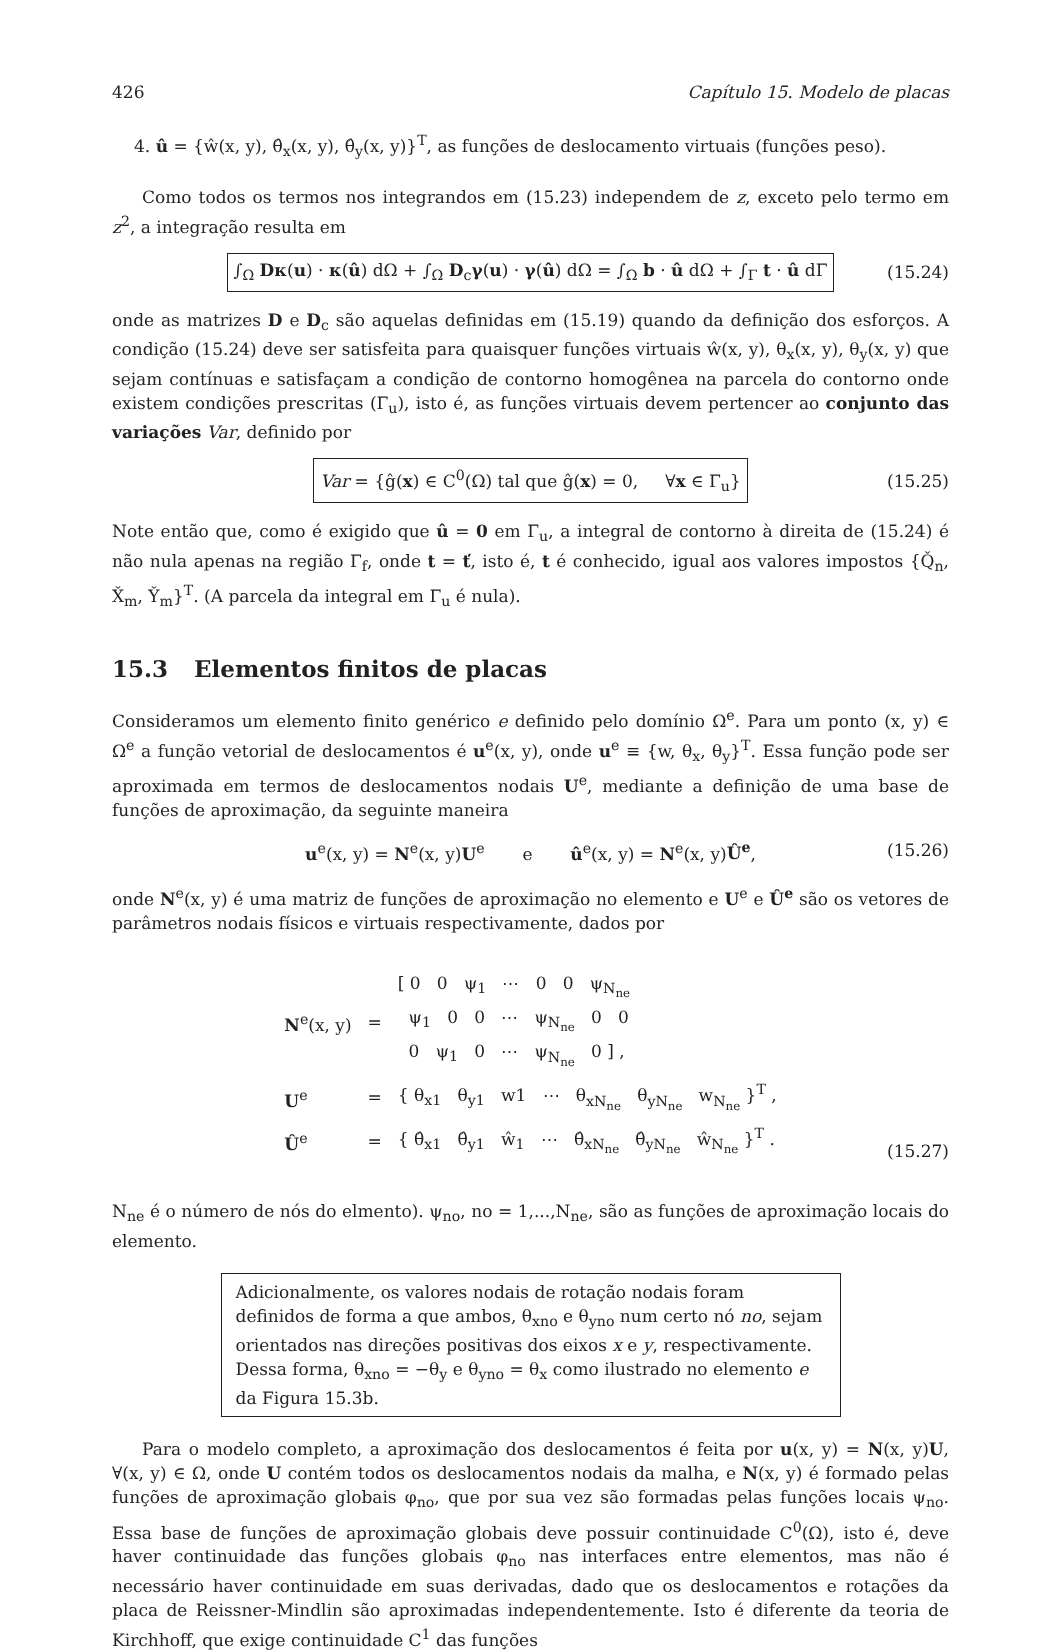426 Capítulo 15. Modelo de placas
4. û = {ŵ(x, y), θ̂<sub>x</sub>(x, y), θ̂<sub>y</sub>(x, y)}<sup>T</sup>, as funções de deslocamento virtuais (funções peso).
Como todos os termos nos integrandos em (15.23) independem de z, exceto pelo termo em z<sup>2</sup>, a integração resulta em
∫<sub>Ω</sub> Dκ(u) · κ(û) dΩ + ∫<sub>Ω</sub> D<sub>c</sub>γ(u) · γ(û) dΩ = ∫<sub>Ω</sub> b · û dΩ + ∫<sub>Γ</sub> t · û dΓ (15.24)
onde as matrizes D e D<sub>c</sub> são aquelas definidas em (15.19) quando da definição dos esforços. A condição (15.24) deve ser satisfeita para quaisquer funções virtuais ŵ(x, y), θ<sub>x</sub>(x, y), θ<sub>y</sub>(x, y) que sejam contínuas e satisfaçam a condição de contorno homogênea na parcela do contorno onde existem condições prescritas (Γ<sub>u</sub>), isto é, as funções virtuais devem pertencer ao conjunto das variações Var, definido por
Var = {ĝ(x) ∈ C<sup>0</sup>(Ω) tal que ĝ(x) = 0, ∀x ∈ Γ<sub>u</sub>} (15.25)
Note então que, como é exigido que û = 0 em Γ<sub>u</sub>, a integral de contorno à direita de (15.24) é não nula apenas na região Γ<sub>f</sub>, onde t = ť, isto é, t é conhecido, igual aos valores impostos {Q̌<sub>n</sub>, X̌<sub>m</sub>, Y̌<sub>m</sub>}<sup>T</sup>. (A parcela da integral em Γ<sub>u</sub> é nula).
15.3 Elementos finitos de placas
Consideramos um elemento finito genérico e definido pelo domínio Ω<sup>e</sup>. Para um ponto (x, y) ∈ Ω<sup>e</sup> a função vetorial de deslocamentos é u<sup>e</sup>(x, y), onde u<sup>e</sup> ≡ {w, θ<sub>x</sub>, θ<sub>y</sub>}<sup>T</sup>. Essa função pode ser aproximada em termos de deslocamentos nodais U<sup>e</sup>, mediante a definição de uma base de funções de aproximação, da seguinte maneira
u<sup>e</sup>(x, y) = N<sup>e</sup>(x, y)U<sup>e</sup> e û<sup>e</sup>(x, y) = N<sup>e</sup>(x, y)Û<sup>e</sup>, (15.26)
onde N<sup>e</sup>(x, y) é uma matriz de funções de aproximação no elemento e U<sup>e</sup> e Û<sup>e</sup> são os vetores de parâmetros nodais físicos e virtuais respectivamente, dados por
| N<sup>e</sup>(x, y) | = | [ 0 0 ψ<sub>1</sub> ⋯ 0 0 ψ<sub>N<sub>ne</sub></sub> ψ<sub>1</sub> 0 0 ⋯ ψ<sub>N<sub>ne</sub></sub> 0 0 0 ψ<sub>1</sub> 0 ⋯ ψ<sub>N<sub>ne</sub></sub> 0 ] , |
| U<sup>e</sup> | = | { θ<sub>x1</sub> θ<sub>y1</sub> w1 ⋯ θ<sub>xN<sub>ne</sub></sub> θ<sub>yN<sub>ne</sub></sub> w<sub>N<sub>ne</sub></sub> }<sup>T</sup> , |
| Û<sup>e</sup> | = | { θ̂<sub>x1</sub> θ̂<sub>y1</sub> ŵ<sub>1</sub> ⋯ θ̂<sub>xN<sub>ne</sub></sub> θ̂<sub>yN<sub>ne</sub></sub> ŵ<sub>N<sub>ne</sub></sub> }<sup>T</sup> . |
(15.27)
N<sub>ne</sub> é o número de nós do elmento). ψ<sub>no</sub>, no = 1,...,N<sub>ne</sub>, são as funções de aproximação locais do elemento.
Adicionalmente, os valores nodais de rotação nodais foram definidos de forma a que ambos, θ<sub>xno</sub> e θ<sub>yno</sub> num certo nó no, sejam orientados nas direções positivas dos eixos x e y, respectivamente. Dessa forma, θ<sub>xno</sub> = −θ<sub>y</sub> e θ<sub>yno</sub> = θ<sub>x</sub> como ilustrado no elemento e da Figura 15.3b.
Para o modelo completo, a aproximação dos deslocamentos é feita por u(x, y) = N(x, y)U, ∀(x, y) ∈ Ω, onde U contém todos os deslocamentos nodais da malha, e N(x, y) é formado pelas funções de aproximação globais φ<sub>no</sub>, que por sua vez são formadas pelas funções locais ψ<sub>no</sub>. Essa base de funções de aproximação globais deve possuir continuidade C<sup>0</sup>(Ω), isto é, deve haver continuidade das funções globais φ<sub>no</sub> nas interfaces entre elementos, mas não é necessário haver continuidade em suas derivadas, dado que os deslocamentos e rotações da placa de Reissner-Mindlin são aproximadas independentemente. Isto é diferente da teoria de Kirchhoff, que exige continuidade C<sup>1</sup> das funções